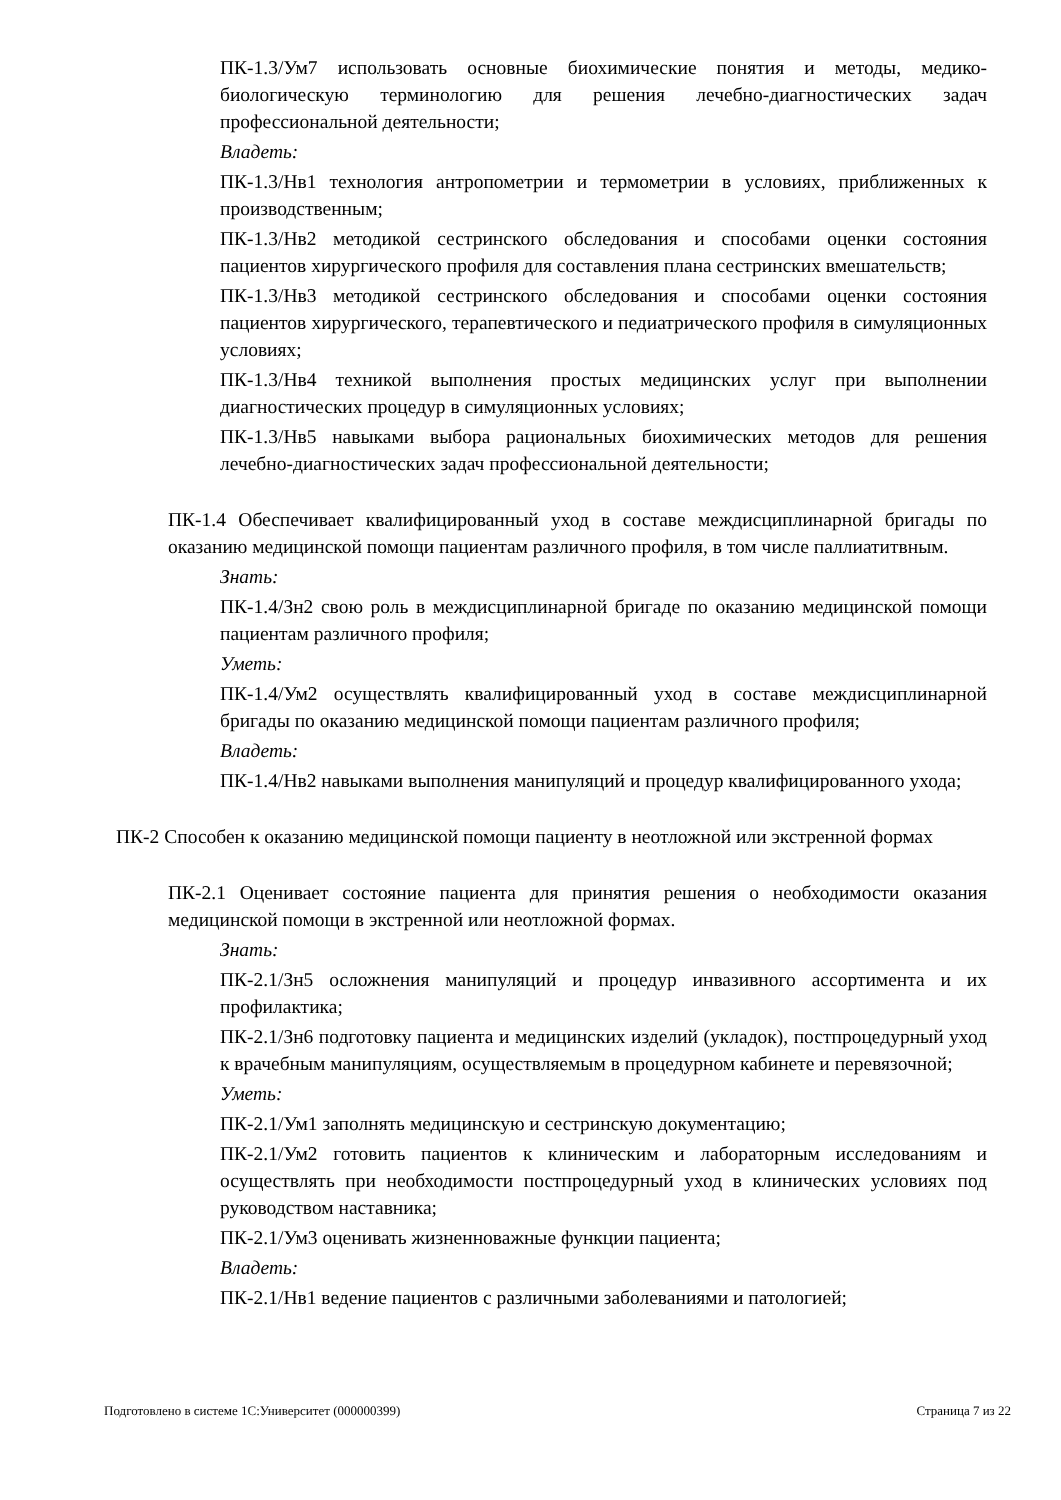ПК-1.3/Ум7 использовать основные биохимические понятия и методы, медико-биологическую терминологию для решения лечебно-диагностических задач профессиональной деятельности;
Владеть:
ПК-1.3/Нв1 технология антропометрии и термометрии в условиях, приближенных к производственным;
ПК-1.3/Нв2 методикой сестринского обследования и способами оценки состояния пациентов хирургического профиля для составления плана сестринских вмешательств;
ПК-1.3/Нв3 методикой сестринского обследования и способами оценки состояния пациентов хирургического, терапевтического и педиатрического профиля в симуляционных условиях;
ПК-1.3/Нв4 техникой выполнения простых медицинских услуг при выполнении диагностических процедур в симуляционных условиях;
ПК-1.3/Нв5 навыками выбора рациональных биохимических методов для решения лечебно-диагностических задач профессиональной деятельности;
ПК-1.4 Обеспечивает квалифицированный уход в составе междисциплинарной бригады по оказанию медицинской помощи пациентам различного профиля, в том числе паллиатитвным.
Знать:
ПК-1.4/Зн2 свою роль в междисциплинарной бригаде по оказанию медицинской помощи пациентам различного профиля;
Уметь:
ПК-1.4/Ум2 осуществлять квалифицированный уход в составе междисциплинарной бригады по оказанию медицинской помощи пациентам различного профиля;
Владеть:
ПК-1.4/Нв2 навыками выполнения манипуляций и процедур квалифицированного ухода;
ПК-2 Способен к оказанию медицинской помощи пациенту в неотложной или экстренной формах
ПК-2.1 Оценивает состояние пациента для принятия решения о необходимости оказания медицинской помощи в экстренной или неотложной формах.
Знать:
ПК-2.1/Зн5 осложнения манипуляций и процедур инвазивного ассортимента и их профилактика;
ПК-2.1/Зн6 подготовку пациента и медицинских изделий (укладок), постпроцедурный уход к врачебным манипуляциям, осуществляемым в процедурном кабинете и перевязочной;
Уметь:
ПК-2.1/Ум1 заполнять медицинскую и сестринскую документацию;
ПК-2.1/Ум2 готовить пациентов к клиническим и лабораторным исследованиям и осуществлять при необходимости постпроцедурный уход в клинических условиях под руководством наставника;
ПК-2.1/Ум3 оценивать жизненноважные функции пациента;
Владеть:
ПК-2.1/Нв1 ведение пациентов с различными заболеваниями и патологией;
Подготовлено в системе 1С:Университет (000000399) Страница 7 из 22